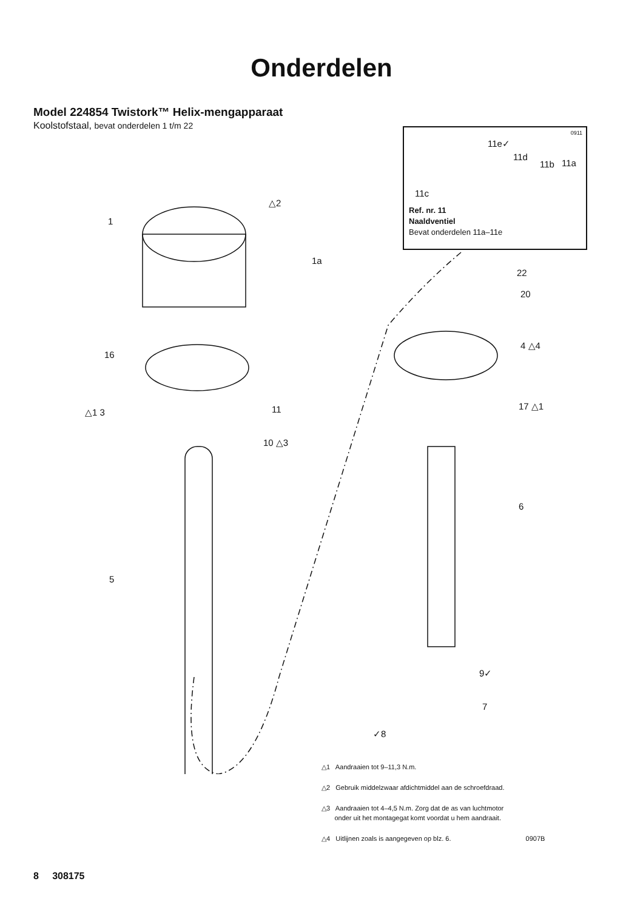Onderdelen
Model 224854 Twistork™ Helix-mengapparaat
Koolstofstaal, bevat onderdelen 1 t/m 22
0911
11e✓
11d
11b 11a
11c
Ref. nr. 11
Naaldventiel
Bevat onderdelen 11a–11e
1
△2
1a
22
20
16
4 △4
11
△1 3
17 △1
10 △3
6
5
9✓
7
✓8
△1 Aandraaien tot 9–11,3 N.m.
△2 Gebruik middelzwaar afdichtmiddel aan de schroefdraad.
△3 Aandraaien tot 4–4,5 N.m. Zorg dat de as van luchtmotor
onder uit het montagegat komt voordat u hem aandraait.
△4 Uitlijnen zoals is aangegeven op blz. 6. 0907B
8 308175